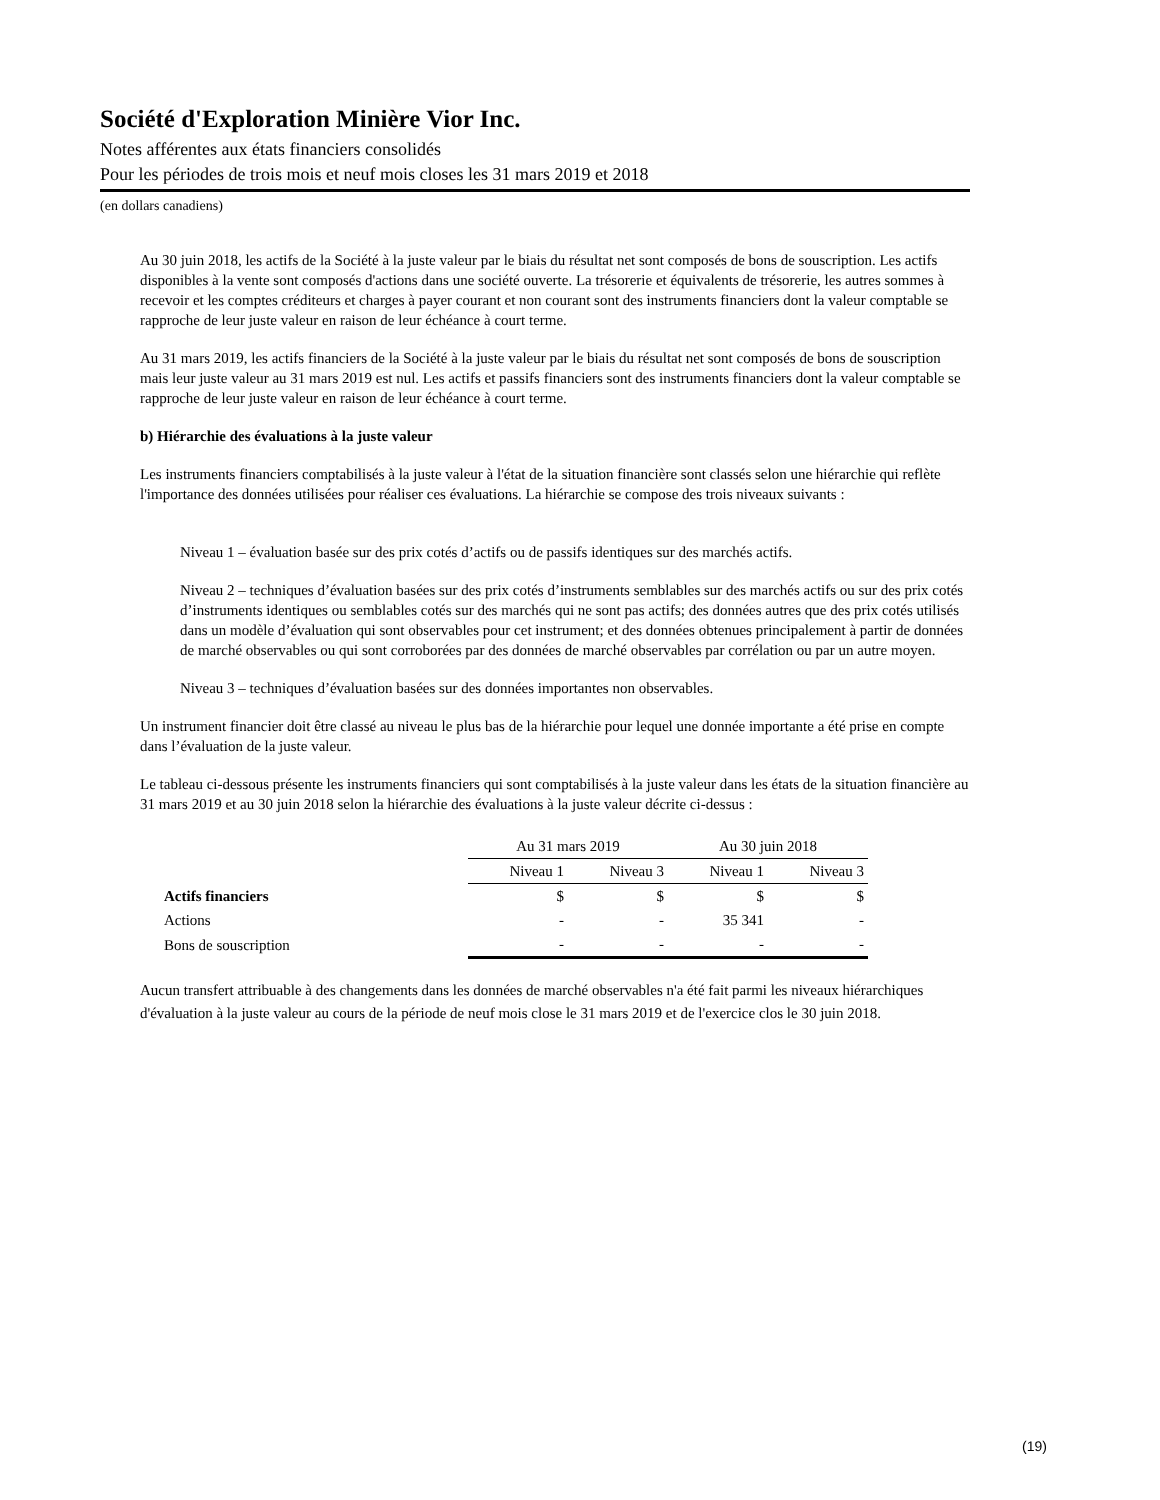Société d'Exploration Minière Vior Inc.
Notes afférentes aux états financiers consolidés
Pour les périodes de trois mois et neuf mois closes les 31 mars 2019 et 2018
(en dollars canadiens)
Au 30 juin 2018, les actifs de la Société à la juste valeur par le biais du résultat net sont composés de bons de souscription. Les actifs disponibles à la vente sont composés d'actions dans une société ouverte. La trésorerie et équivalents de trésorerie, les autres sommes à recevoir et les comptes créditeurs et charges à payer courant et non courant sont des instruments financiers dont la valeur comptable se rapproche de leur juste valeur en raison de leur échéance à court terme.
Au 31 mars 2019, les actifs financiers de la Société à la juste valeur par le biais du résultat net sont composés de bons de souscription mais leur juste valeur au 31 mars 2019 est nul. Les actifs et passifs financiers sont des instruments financiers dont la valeur comptable se rapproche de leur juste valeur en raison de leur échéance à court terme.
b) Hiérarchie des évaluations à la juste valeur
Les instruments financiers comptabilisés à la juste valeur à l'état de la situation financière sont classés selon une hiérarchie qui reflète l'importance des données utilisées pour réaliser ces évaluations. La hiérarchie se compose des trois niveaux suivants :
Niveau 1 – évaluation basée sur des prix cotés d’actifs ou de passifs identiques sur des marchés actifs.
Niveau 2 – techniques d’évaluation basées sur des prix cotés d’instruments semblables sur des marchés actifs ou sur des prix cotés d’instruments identiques ou semblables cotés sur des marchés qui ne sont pas actifs; des données autres que des prix cotés utilisés dans un modèle d’évaluation qui sont observables pour cet instrument; et des données obtenues principalement à partir de données de marché observables ou qui sont corroborées par des données de marché observables par corrélation ou par un autre moyen.
Niveau 3 – techniques d’évaluation basées sur des données importantes non observables.
Un instrument financier doit être classé au niveau le plus bas de la hiérarchie pour lequel une donnée importante a été prise en compte dans l’évaluation de la juste valeur.
Le tableau ci-dessous présente les instruments financiers qui sont comptabilisés à la juste valeur dans les états de la situation financière au 31 mars 2019 et au 30 juin 2018 selon la hiérarchie des évaluations à la juste valeur décrite ci-dessus :
| | Au 31 mars 2019 | | Au 30 juin 2018 | |
| | Niveau 1 | Niveau 3 | Niveau 1 | Niveau 3 |
| Actifs financiers | $ | $ | $ | $ |
| Actions | - | - | 35 341 | - |
| Bons de souscription | - | - | - | - |
Aucun transfert attribuable à des changements dans les données de marché observables n'a été fait parmi les niveaux hiérarchiques d'évaluation à la juste valeur au cours de la période de neuf mois close le 31 mars 2019 et de l'exercice clos le 30 juin 2018.
(19)